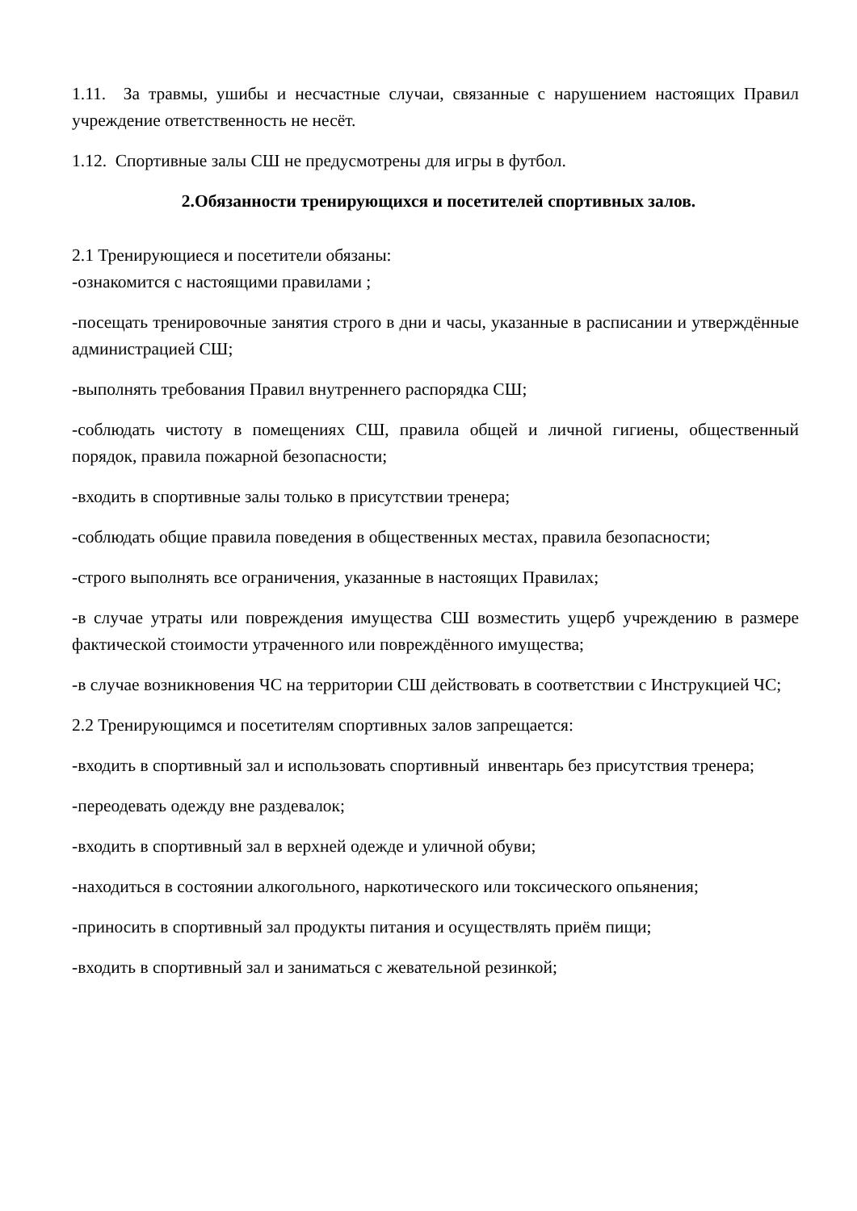1.11. За травмы, ушибы и несчастные случаи, связанные с нарушением настоящих Правил учреждение ответственность не несёт.
1.12. Спортивные залы СШ не предусмотрены для игры в футбол.
2.Обязанности тренирующихся и посетителей спортивных залов.
2.1 Тренирующиеся и посетители обязаны:
-ознакомится с настоящими правилами ;
-посещать тренировочные занятия строго в дни и часы, указанные в расписании и утверждённые администрацией СШ;
-выполнять требования Правил внутреннего распорядка СШ;
-соблюдать чистоту в помещениях СШ, правила общей и личной гигиены, общественный порядок, правила пожарной безопасности;
-входить в спортивные залы только в присутствии тренера;
-соблюдать общие правила поведения в общественных местах, правила безопасности;
-строго выполнять все ограничения, указанные в настоящих Правилах;
-в случае утраты или повреждения имущества СШ возместить ущерб учреждению в размере фактической стоимости утраченного или повреждённого имущества;
-в случае возникновения ЧС на территории СШ действовать в соответствии с Инструкцией ЧС;
2.2 Тренирующимся и посетителям спортивных залов запрещается:
-входить в спортивный зал и использовать спортивный инвентарь без присутствия тренера;
-переодевать одежду вне раздевалок;
-входить в спортивный зал в верхней одежде и уличной обуви;
-находиться в состоянии алкогольного, наркотического или токсического опьянения;
-приносить в спортивный зал продукты питания и осуществлять приём пищи;
-входить в спортивный зал и заниматься с жевательной резинкой;